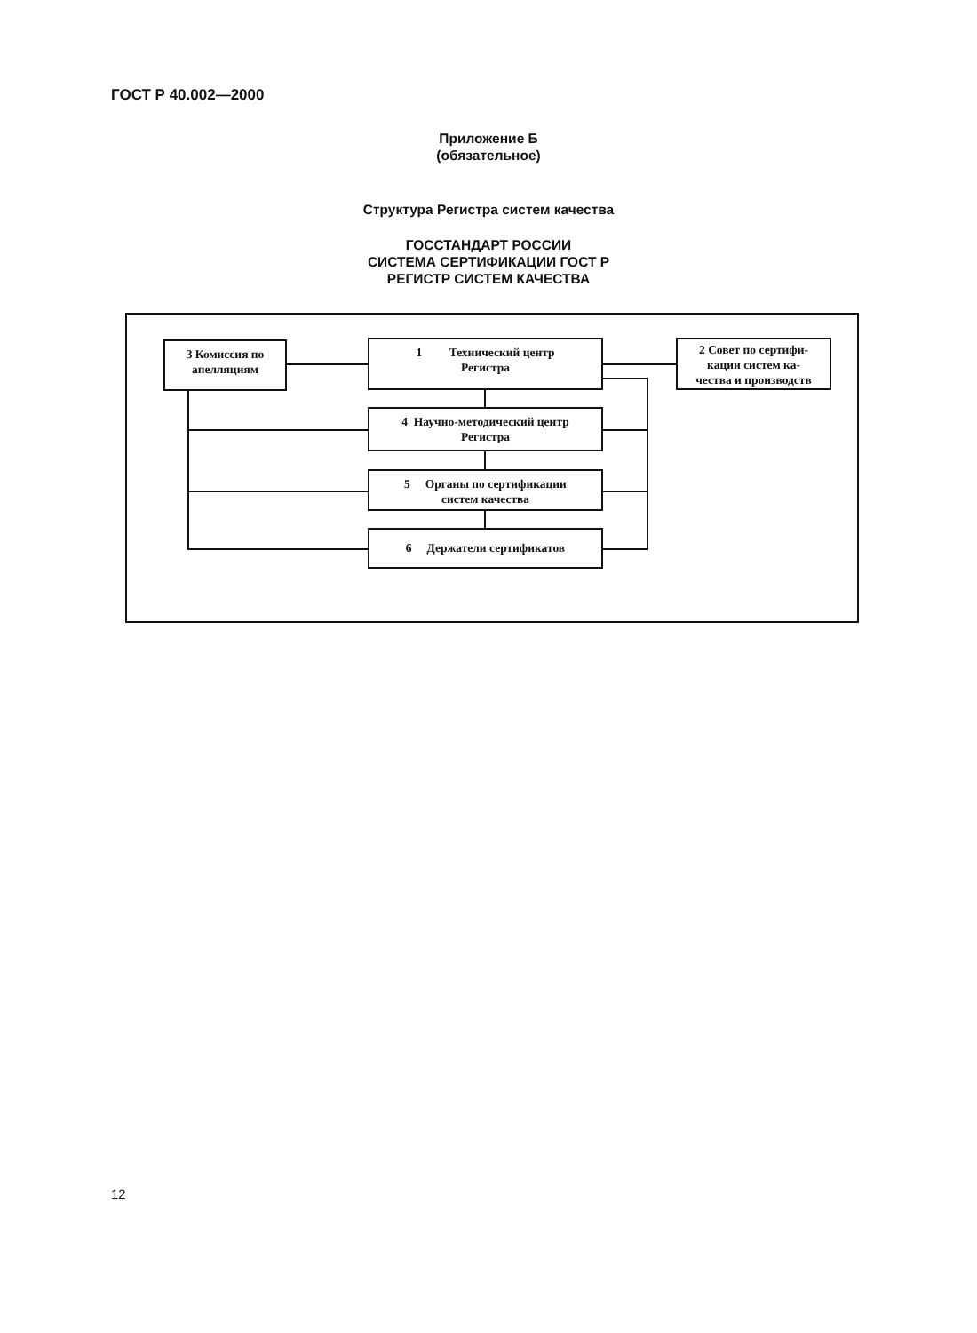ГОСТ Р 40.002—2000
Приложение Б
(обязательное)
Структура Регистра систем качества
ГОССТАНДАРТ РОССИИ
СИСТЕМА СЕРТИФИКАЦИИ ГОСТ Р
РЕГИСТР СИСТЕМ КАЧЕСТВА
3 Комиссия по
апелляциям
1 Технический центр
Регистра
2 Совет по сертифи-
кации систем ка-
чества и производств
4 Научно-методический центр
Регистра
5 Органы по сертификации
систем качества
6 Держатели сертификатов
12